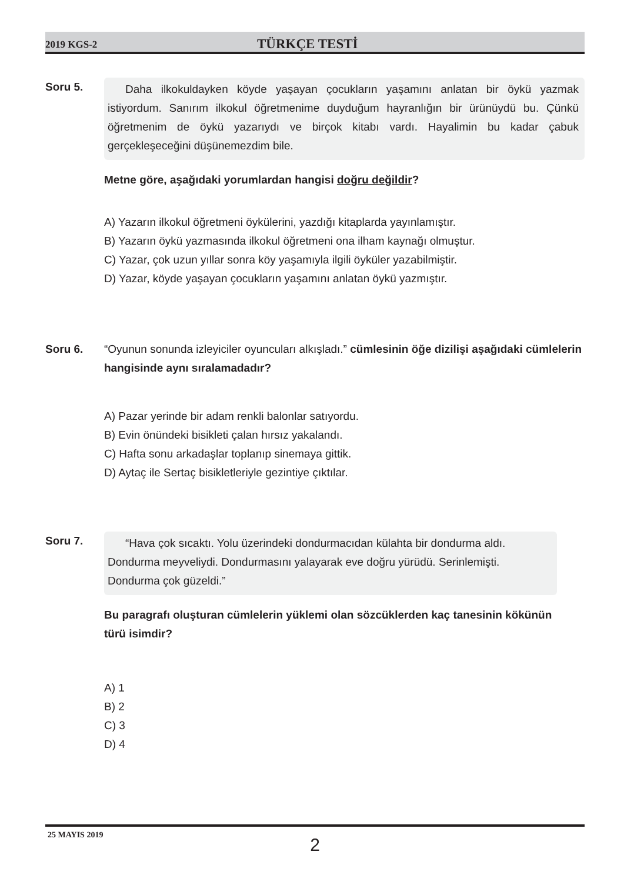2019 KGS-2
TÜRKÇE TESTİ
Soru 5.
Daha ilkokuldayken köyde yaşayan çocukların yaşamını anlatan bir öykü yazmak istiyordum. Sanırım ilkokul öğretmenime duyduğum hayranlığın bir ürünüydü bu. Çünkü öğretmenim de öykü yazarıydı ve birçok kitabı vardı. Hayalimin bu kadar çabuk gerçekleşeceğini düşünemezdim bile.
Metne göre, aşağıdaki yorumlardan hangisi doğru değildir?
A) Yazarın ilkokul öğretmeni öykülerini, yazdığı kitaplarda yayınlamıştır.
B) Yazarın öykü yazmasında ilkokul öğretmeni ona ilham kaynağı olmuştur.
C) Yazar, çok uzun yıllar sonra köy yaşamıyla ilgili öyküler yazabilmiştir.
D) Yazar, köyde yaşayan çocukların yaşamını anlatan öykü yazmıştır.
Soru 6. “Oyunun sonunda izleyiciler oyuncuları alkışladı.” cümlesinin öğe dizilişi aşağıdaki cümlelerin hangisinde aynı sıralamadadır?
A) Pazar yerinde bir adam renkli balonlar satıyordu.
B) Evin önündeki bisikleti çalan hırsız yakalandı.
C) Hafta sonu arkadaşlar toplanıp sinemaya gittik.
D) Aytaç ile Sertaç bisikletleriyle gezintiye çıktılar.
Soru 7.
“Hava çok sıcaktı. Yolu üzerindeki dondurmacıdan külahta bir dondurma aldı. Dondurma meyveliydi. Dondurmasını yalayarak eve doğru yürüdü. Serinlemişti. Dondurma çok güzeldi.”
Bu paragrafı oluşturan cümlelerin yüklemi olan sözcüklerden kaç tanesinin kökünün türü isimdir?
A) 1
B) 2
C) 3
D) 4
25 MAYIS 2019
2